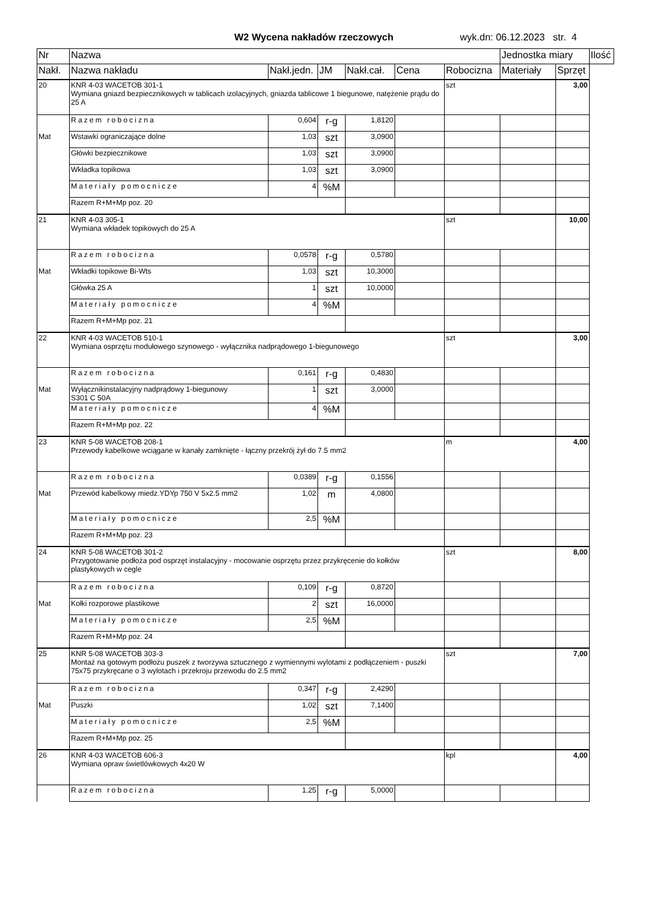W2 Wycena nakładów rzeczowych wyk.dn: 06.12.2023 str. 4
| Nr | Nazwa | | | | | | Jednostka miary | | Ilość |
| --- | --- | --- | --- | --- | --- | --- | --- | --- | --- |
| Nakł. | Nazwa nakładu | Nakł.jedn. | JM | Nakł.cał. | Cena | Robocizna | Materiały | Sprzęt | |
| 20 | KNR 4-03 WACETOB 301-1 Wymiana gniazd bezpiecznikowych w tablicach izolacyjnych, gniazda tablicowe 1 biegunowe, natężenie prądu do 25 A | | | | | szt | | 3,00 | |
| | Razem robocizna | 0,604 | r-g | 1,8120 | | | | | |
| Mat | Wstawki ograniczające dolne | 1,03 | szt | 3,0900 | | | | | |
| | Główki bezpiecznikowe | 1,03 | szt | 3,0900 | | | | | |
| | Wkładka topikowa | 1,03 | szt | 3,0900 | | | | | |
| | Materiały pomocnicze | 4 | %M | | | | | | |
| | Razem R+M+Mp poz. 20 | | | | | | | | |
| 21 | KNR 4-03 305-1 Wymiana wkładek topikowych do 25 A | | | | | szt | | 10,00 | |
| | Razem robocizna | 0,0578 | r-g | 0,5780 | | | | | |
| Mat | Wkładki topikowe Bi-Wts | 1,03 | szt | 10,3000 | | | | | |
| | Główka 25 A | 1 | szt | 10,0000 | | | | | |
| | Materiały pomocnicze | 4 | %M | | | | | | |
| | Razem R+M+Mp poz. 21 | | | | | | | | |
| 22 | KNR 4-03 WACETOB 510-1 Wymiana osprzętu modułowego szynowego - wyłącznika nadprądowego 1-biegunowego | | | | | szt | | 3,00 | |
| | Razem robocizna | 0,161 | r-g | 0,4830 | | | | | |
| Mat | Wyłącznikinstalacyjny nadprądowy 1-biegunowy S301 C 50A | 1 | szt | 3,0000 | | | | | |
| | Materiały pomocnicze | 4 | %M | | | | | | |
| | Razem R+M+Mp poz. 22 | | | | | | | | |
| 23 | KNR 5-08 WACETOB 208-1 Przewody kabelkowe wciągane w kanały zamknięte - łączny przekrój żył do 7.5 mm2 | | | | | m | | 4,00 | |
| | Razem robocizna | 0,0389 | r-g | 0,1556 | | | | | |
| Mat | Przewód kabelkowy miedz.YDYp 750 V 5x2.5 mm2 | 1,02 | m | 4,0800 | | | | | |
| | Materiały pomocnicze | 2,5 | %M | | | | | | |
| | Razem R+M+Mp poz. 23 | | | | | | | | |
| 24 | KNR 5-08 WACETOB 301-2 Przygotowanie podłoża pod osprzęt instalacyjny - mocowanie osprzętu przez przykręcenie do kołków plastykowych w cegle | | | | | szt | | 8,00 | |
| | Razem robocizna | 0,109 | r-g | 0,8720 | | | | | |
| Mat | Kołki rozporowe plastikowe | 2 | szt | 16,0000 | | | | | |
| | Materiały pomocnicze | 2,5 | %M | | | | | | |
| | Razem R+M+Mp poz. 24 | | | | | | | | |
| 25 | KNR 5-08 WACETOB 303-3 Montaż na gotowym podłożu puszek z tworzywa sztucznego z wymiennymi wylotami z podłączeniem - puszki 75x75 przykręcane o 3 wylotach i przekroju przewodu do 2.5 mm2 | | | | | szt | | 7,00 | |
| | Razem robocizna | 0,347 | r-g | 2,4290 | | | | | |
| Mat | Puszki | 1,02 | szt | 7,1400 | | | | | |
| | Materiały pomocnicze | 2,5 | %M | | | | | | |
| | Razem R+M+Mp poz. 25 | | | | | | | | |
| 26 | KNR 4-03 WACETOB 606-3 Wymiana opraw świetlówkowych 4x20 W | | | | | kpl | | 4,00 | |
| | Razem robocizna | 1,25 | r-g | 5,0000 | | | | | |